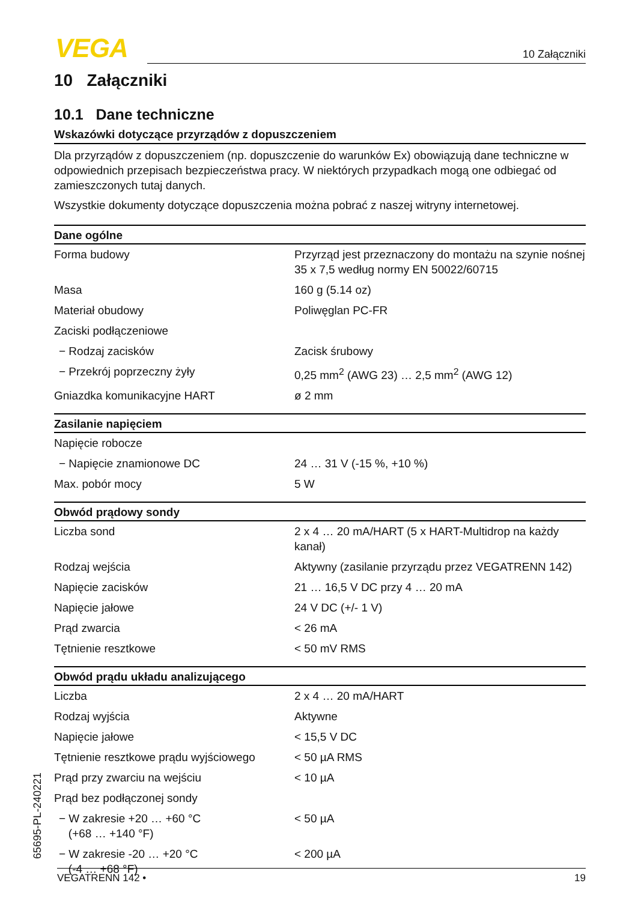VEGA 10 Załączniki
10 Załączniki
10.1 Dane techniczne
Wskazówki dotyczące przyrządów z dopuszczeniem
Dla przyrządów z dopuszczeniem (np. dopuszczenie do warunków Ex) obowiązują dane techniczne w odpowiednich przepisach bezpieczeństwa pracy. W niektórych przypadkach mogą one odbiegać od zamieszczonych tutaj danych.
Wszystkie dokumenty dotyczące dopuszczenia można pobrać z naszej witryny internetowej.
| Dane ogólne | |
| --- | --- |
| Forma budowy | Przyrząd jest przeznaczony do montażu na szynie nośnej 35 x 7,5 według normy EN 50022/60715 |
| Masa | 160 g (5.14 oz) |
| Materiał obudowy | Poliwęglan PC-FR |
| Zaciski podłączeniowe | |
| − Rodzaj zacisków | Zacisk śrubowy |
| − Przekrój poprzeczny żyły | 0,25 mm<sup>2</sup> (AWG 23) … 2,5 mm<sup>2</sup> (AWG 12) |
| Gniazdka komunikacyjne HART | ø 2 mm |
| Zasilanie napięciem | |
| Napięcie robocze | |
| − Napięcie znamionowe DC | 24 … 31 V (-15 %, +10 %) |
| Max. pobór mocy | 5 W |
| Obwód prądowy sondy | |
| Liczba sond | 2 x 4 … 20 mA/HART (5 x HART-Multidrop na każdy kanał) |
| Rodzaj wejścia | Aktywny (zasilanie przyrządu przez VEGATRENN 142) |
| Napięcie zacisków | 21 … 16,5 V DC przy 4 … 20 mA |
| Napięcie jałowe | 24 V DC (+/- 1 V) |
| Prąd zwarcia | < 26 mA |
| Tętnienie resztkowe | < 50 mV RMS |
| Obwód prądu układu analizującego | |
| Liczba | 2 x 4 … 20 mA/HART |
| Rodzaj wyjścia | Aktywne |
| Napięcie jałowe | < 15,5 V DC |
| Tętnienie resztkowe prądu wyjściowego | < 50 µA RMS |
| Prąd przy zwarciu na wejściu | < 10 µA |
| Prąd bez podłączonej sondy | |
| − W zakresie +20 … +60 °C (+68 … +140 °F) | < 50 µA |
| − W zakresie -20 … +20 °C (-4 … +68 °F) | < 200 µA |
65695-PL-240221
VEGATRENN 142 • 19